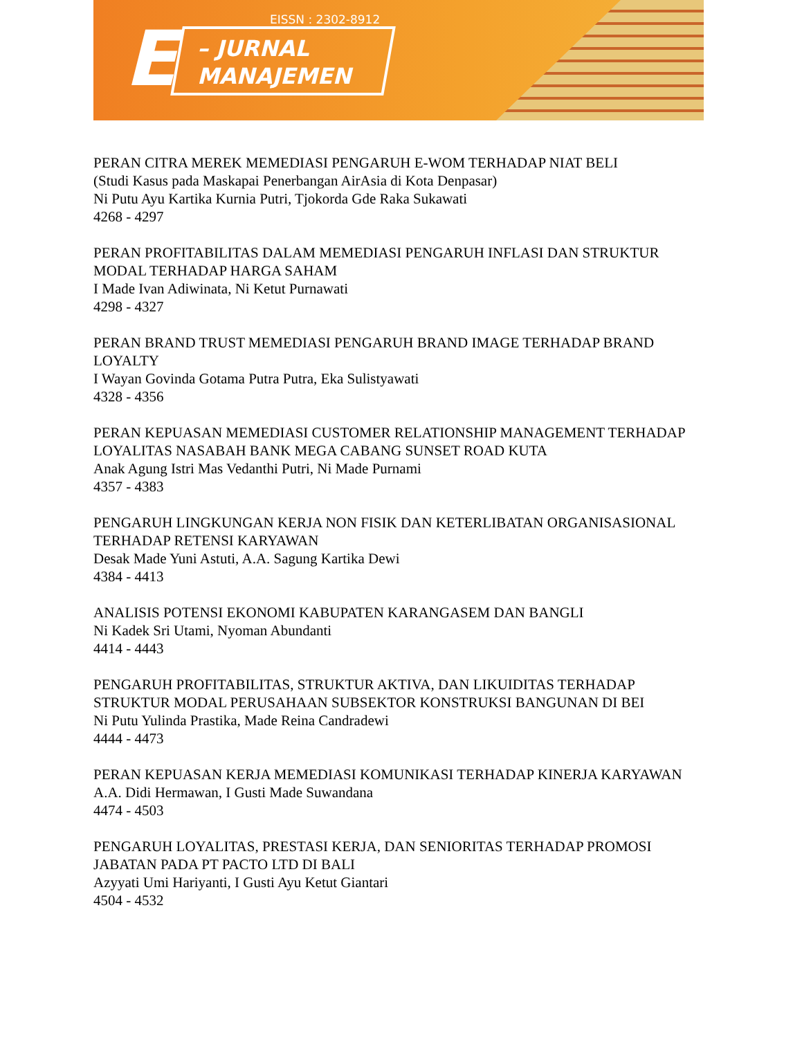EISSN : 2302-8912
E
– JURNAL
MANAJEMEN
PERAN CITRA MEREK MEMEDIASI PENGARUH E-WOM TERHADAP NIAT BELI
(Studi Kasus pada Maskapai Penerbangan AirAsia di Kota Denpasar)
Ni Putu Ayu Kartika Kurnia Putri, Tjokorda Gde Raka Sukawati
4268 - 4297
PERAN PROFITABILITAS DALAM MEMEDIASI PENGARUH INFLASI DAN STRUKTUR MODAL TERHADAP HARGA SAHAM
I Made Ivan Adiwinata, Ni Ketut Purnawati
4298 - 4327
PERAN BRAND TRUST MEMEDIASI PENGARUH BRAND IMAGE TERHADAP BRAND LOYALTY
I Wayan Govinda Gotama Putra Putra, Eka Sulistyawati
4328 - 4356
PERAN KEPUASAN MEMEDIASI CUSTOMER RELATIONSHIP MANAGEMENT TERHADAP LOYALITAS NASABAH BANK MEGA CABANG SUNSET ROAD KUTA
Anak Agung Istri Mas Vedanthi Putri, Ni Made Purnami
4357 - 4383
PENGARUH LINGKUNGAN KERJA NON FISIK DAN KETERLIBATAN ORGANISASIONAL TERHADAP RETENSI KARYAWAN
Desak Made Yuni Astuti, A.A. Sagung Kartika Dewi
4384 - 4413
ANALISIS POTENSI EKONOMI KABUPATEN KARANGASEM DAN BANGLI
Ni Kadek Sri Utami, Nyoman Abundanti
4414 - 4443
PENGARUH PROFITABILITAS, STRUKTUR AKTIVA, DAN LIKUIDITAS TERHADAP STRUKTUR MODAL PERUSAHAAN SUBSEKTOR KONSTRUKSI BANGUNAN DI BEI
Ni Putu Yulinda Prastika, Made Reina Candradewi
4444 - 4473
PERAN KEPUASAN KERJA MEMEDIASI KOMUNIKASI TERHADAP KINERJA KARYAWAN
A.A. Didi Hermawan, I Gusti Made Suwandana
4474 - 4503
PENGARUH LOYALITAS, PRESTASI KERJA, DAN SENIORITAS TERHADAP PROMOSI JABATAN PADA PT PACTO LTD DI BALI
Azyyati Umi Hariyanti, I Gusti Ayu Ketut Giantari
4504 - 4532